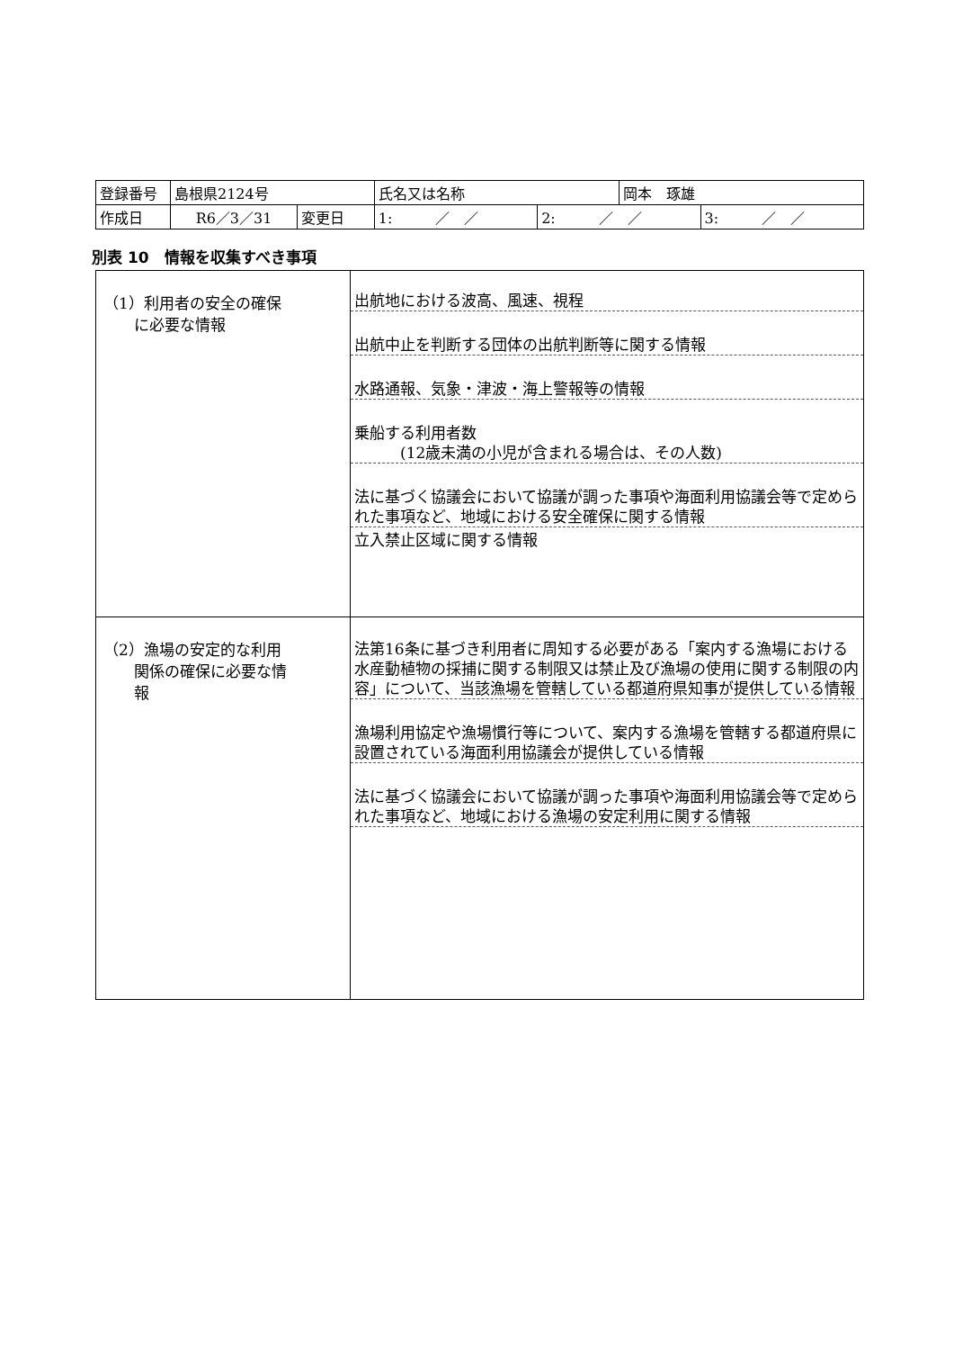| 登録番号 | 島根県2124号 | | 氏名又は名称 | | 岡本 琢雄 | |
| 作成日 | R6／3／31 | 変更日 | 1: ／ ／ | 2: ／ ／ | | 3: ／ ／ |
別表 10　情報を収集すべき事項
| （1）利用者の安全の確保 に必要な情報 | 出航地における波高、風速、視程 出航中止を判断する団体の出航判断等に関する情報 水路通報、気象・津波・海上警報等の情報 乗船する利用者数 (12歳未満の小児が含まれる場合は、その人数) 法に基づく協議会において協議が調った事項や海面利用協議会等で定められた事項など、地域における安全確保に関する情報 立入禁止区域に関する情報 |
| （2）漁場の安定的な利用 関係の確保に必要な情 報 | 法第16条に基づき利用者に周知する必要がある「案内する漁場における水産動植物の採捕に関する制限又は禁止及び漁場の使用に関する制限の内容」について、当該漁場を管轄している都道府県知事が提供している情報 漁場利用協定や漁場慣行等について、案内する漁場を管轄する都道府県に設置されている海面利用協議会が提供している情報 法に基づく協議会において協議が調った事項や海面利用協議会等で定められた事項など、地域における漁場の安定利用に関する情報 |